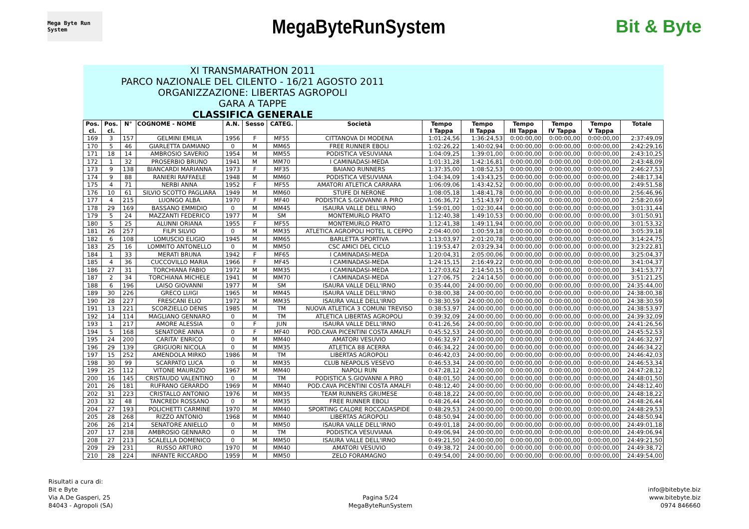Mega Byte Run System
MegaByteRunSystem Bit & Byte
| XI TRANSMARATHON 2011 PARCO NAZIONALE DEL CILENTO - 16/21 AGOSTO 2011 ORGANIZZAZIONE: LIBERTAS AGROPOLI GARA A TAPPE CLASSIFICA GENERALE | | | | | | | | | | | | | |
| Pos. cl. | Pos. cl. | N° | COGNOME - NOME | A.N. | Sesso | CATEG. | Società | Tempo I Tappa | Tempo II Tappa | Tempo III Tappa | Tempo IV Tappa | Tempo V Tappa | Totale |
| 169 | 3 | 157 | GELMINI EMILIA | 1956 | F | MF55 | CITTANOVA DI MODENA | 1:01:24,56 | 1:36:24,53 | 0:00:00,00 | 0:00:00,00 | 0:00:00,00 | 2:37:49,09 |
| 170 | 5 | 46 | GIARLETTA DAMIANO | 0 | M | MM65 | FREE RUNNER EBOLI | 1:02:26,22 | 1:40:02,94 | 0:00:00,00 | 0:00:00,00 | 0:00:00,00 | 2:42:29,16 |
| 171 | 18 | 14 | AMBROSIO SAVERIO | 1954 | M | MM55 | PODISTICA VESUVIANA | 1:04:09,25 | 1:39:01,00 | 0:00:00,00 | 0:00:00,00 | 0:00:00,00 | 2:43:10,25 |
| 172 | 1 | 32 | PROSERBIO BRUNO | 1941 | M | MM70 | I CAMINADASI-MEDA | 1:01:31,28 | 1:42:16,81 | 0:00:00,00 | 0:00:00,00 | 0:00:00,00 | 2:43:48,09 |
| 173 | 9 | 138 | BIANCARDI MARIANNA | 1973 | F | MF35 | BAIANO RUNNERS | 1:37:35,00 | 1:08:52,53 | 0:00:00,00 | 0:00:00,00 | 0:00:00,00 | 2:46:27,53 |
| 174 | 9 | 88 | RANIERI RAFFAELE | 1948 | M | MM60 | PODISTICA VESUVIANA | 1:04:34,09 | 1:43:43,25 | 0:00:00,00 | 0:00:00,00 | 0:00:00,00 | 2:48:17,34 |
| 175 | 4 | 71 | NERBI ANNA | 1952 | F | MF55 | AMATORI ATLETICA CARRARA | 1:06:09,06 | 1:43:42,52 | 0:00:00,00 | 0:00:00,00 | 0:00:00,00 | 2:49:51,58 |
| 176 | 10 | 61 | SILVIO SCOTTO PAGLIARA | 1949 | M | MM60 | STUFE DI NERONE | 1:08:05,18 | 1:48:41,78 | 0:00:00,00 | 0:00:00,00 | 0:00:00,00 | 2:56:46,96 |
| 177 | 4 | 215 | LUONGO ALBA | 1970 | F | MF40 | PODISTICA S.GIOVANNI A PIRO | 1:06:36,72 | 1:51:43,97 | 0:00:00,00 | 0:00:00,00 | 0:00:00,00 | 2:58:20,69 |
| 178 | 29 | 169 | BASSANO EMMIDIO | 0 | M | MM45 | ISAURA VALLE DELL'IRNO | 1:59:01,00 | 1:02:30,44 | 0:00:00,00 | 0:00:00,00 | 0:00:00,00 | 3:01:31,44 |
| 179 | 5 | 24 | MAZZANTI FEDERICO | 1977 | M | SM | MONTEMURLO PRATO | 1:12:40,38 | 1:49:10,53 | 0:00:00,00 | 0:00:00,00 | 0:00:00,00 | 3:01:50,91 |
| 180 | 5 | 25 | ALUNNI ORIANA | 1955 | F | MF55 | MONTEMURLO PRATO | 1:12:41,38 | 1:49:11,94 | 0:00:00,00 | 0:00:00,00 | 0:00:00,00 | 3:01:53,32 |
| 181 | 26 | 257 | FILPI SILVIO | 0 | M | MM35 | ATLETICA AGROPOLI HOTEL IL CEPPO | 2:04:40,00 | 1:00:59,18 | 0:00:00,00 | 0:00:00,00 | 0:00:00,00 | 3:05:39,18 |
| 182 | 6 | 108 | LOMUSCIO ELIGIO | 1945 | M | MM65 | BARLETTA SPORTIVA | 1:13:03,97 | 2:01:20,78 | 0:00:00,00 | 0:00:00,00 | 0:00:00,00 | 3:14:24,75 |
| 183 | 25 | 16 | LOMMITO ANTONELLO | 0 | M | MM50 | CSC AMICI DEL CICLO | 1:19:53,47 | 2:03:29,34 | 0:00:00,00 | 0:00:00,00 | 0:00:00,00 | 3:23:22,81 |
| 184 | 1 | 33 | MERATI BRUNA | 1942 | F | MF65 | I CAMINADASI-MEDA | 1:20:04,31 | 2:05:00,06 | 0:00:00,00 | 0:00:00,00 | 0:00:00,00 | 3:25:04,37 |
| 185 | 4 | 36 | CUCCOVILLO MARIA | 1966 | F | MF45 | I CAMINADASI-MEDA | 1:24:15,15 | 2:16:49,22 | 0:00:00,00 | 0:00:00,00 | 0:00:00,00 | 3:41:04,37 |
| 186 | 27 | 31 | TORCHIANA FABIO | 1972 | M | MM35 | I CAMINADASI-MEDA | 1:27:03,62 | 2:14:50,15 | 0:00:00,00 | 0:00:00,00 | 0:00:00,00 | 3:41:53,77 |
| 187 | 2 | 34 | TORCHIANA MICHELE | 1941 | M | MM70 | I CAMINADASI-MEDA | 1:27:06,75 | 2:24:14,50 | 0:00:00,00 | 0:00:00,00 | 0:00:00,00 | 3:51:21,25 |
| 188 | 6 | 196 | LAISO GIOVANNI | 1977 | M | SM | ISAURA VALLE DELL'IRNO | 0:35:44,00 | 24:00:00,00 | 0:00:00,00 | 0:00:00,00 | 0:00:00,00 | 24:35:44,00 |
| 189 | 30 | 226 | GRECO LUIGI | 1965 | M | MM45 | ISAURA VALLE DELL'IRNO | 0:38:00,38 | 24:00:00,00 | 0:00:00,00 | 0:00:00,00 | 0:00:00,00 | 24:38:00,38 |
| 190 | 28 | 227 | FRESCANI ELIO | 1972 | M | MM35 | ISAURA VALLE DELL'IRNO | 0:38:30,59 | 24:00:00,00 | 0:00:00,00 | 0:00:00,00 | 0:00:00,00 | 24:38:30,59 |
| 191 | 13 | 221 | SCORZIELLO DENIS | 1985 | M | TM | NUOVA ATLETICA 3 COMUNI TREVISO | 0:38:53,97 | 24:00:00,00 | 0:00:00,00 | 0:00:00,00 | 0:00:00,00 | 24:38:53,97 |
| 192 | 14 | 114 | MAGLIANO GENNARO | 0 | M | TM | ATLETICA LIBERTAS AGROPOLI | 0:39:32,09 | 24:00:00,00 | 0:00:00,00 | 0:00:00,00 | 0:00:00,00 | 24:39:32,09 |
| 193 | 1 | 217 | AMORE ALESSIA | 0 | F | JUN | ISAURA VALLE DELL'IRNO | 0:41:26,56 | 24:00:00,00 | 0:00:00,00 | 0:00:00,00 | 0:00:00,00 | 24:41:26,56 |
| 194 | 5 | 168 | SENATORE ANNA | 0 | F | MF40 | POD.CAVA PICENTINI COSTA AMALFI | 0:45:52,53 | 24:00:00,00 | 0:00:00,00 | 0:00:00,00 | 0:00:00,00 | 24:45:52,53 |
| 195 | 24 | 200 | CARITA' ENRICO | 0 | M | MM40 | AMATORI VESUVIO | 0:46:32,97 | 24:00:00,00 | 0:00:00,00 | 0:00:00,00 | 0:00:00,00 | 24:46:32,97 |
| 196 | 29 | 139 | GRIGUORI NICOLA | 0 | M | MM35 | ATLETICA 88 ACERRA | 0:46:34,22 | 24:00:00,00 | 0:00:00,00 | 0:00:00,00 | 0:00:00,00 | 24:46:34,22 |
| 197 | 15 | 252 | AMENDOLA MIRKO | 1986 | M | TM | LIBERTAS AGROPOLI | 0:46:42,03 | 24:00:00,00 | 0:00:00,00 | 0:00:00,00 | 0:00:00,00 | 24:46:42,03 |
| 198 | 30 | 99 | SCARPATO LUCA | 0 | M | MM35 | CLUB NEAPOLIS VESEVO | 0:46:53,34 | 24:00:00,00 | 0:00:00,00 | 0:00:00,00 | 0:00:00,00 | 24:46:53,34 |
| 199 | 25 | 112 | VITONE MAURIZIO | 1967 | M | MM40 | NAPOLI RUN | 0:47:28,12 | 24:00:00,00 | 0:00:00,00 | 0:00:00,00 | 0:00:00,00 | 24:47:28,12 |
| 200 | 16 | 145 | CRISTAUDO VALENTINO | 0 | M | TM | PODISTICA S.GIOVANNI A PIRO | 0:48:01,50 | 24:00:00,00 | 0:00:00,00 | 0:00:00,00 | 0:00:00,00 | 24:48:01,50 |
| 201 | 26 | 181 | RUFRANO GERARDO | 1969 | M | MM40 | POD.CAVA PICENTINI COSTA AMALFI | 0:48:12,40 | 24:00:00,00 | 0:00:00,00 | 0:00:00,00 | 0:00:00,00 | 24:48:12,40 |
| 202 | 31 | 223 | CRISTALLO ANTONIO | 1976 | M | MM35 | TEAM RUNNERS GRUMESE | 0:48:18,22 | 24:00:00,00 | 0:00:00,00 | 0:00:00,00 | 0:00:00,00 | 24:48:18,22 |
| 203 | 32 | 48 | TANCREDI ROSSANO | 0 | M | MM35 | FREE RUNNER EBOLI | 0:48:26,44 | 24:00:00,00 | 0:00:00,00 | 0:00:00,00 | 0:00:00,00 | 24:48:26,44 |
| 204 | 27 | 193 | POLICHETTI CARMINE | 1970 | M | MM40 | SPORTING CALORE ROCCADASPIDE | 0:48:29,53 | 24:00:00,00 | 0:00:00,00 | 0:00:00,00 | 0:00:00,00 | 24:48:29,53 |
| 205 | 28 | 268 | RIZZO ANTONIO | 1968 | M | MM40 | LIBERTAS AGROPOLI | 0:48:50,94 | 24:00:00,00 | 0:00:00,00 | 0:00:00,00 | 0:00:00,00 | 24:48:50,94 |
| 206 | 26 | 214 | SENATORE ANIELLO | 0 | M | MM50 | ISAURA VALLE DELL'IRNO | 0:49:01,18 | 24:00:00,00 | 0:00:00,00 | 0:00:00,00 | 0:00:00,00 | 24:49:01,18 |
| 207 | 17 | 238 | AMBROSIO GENNARO | 0 | M | TM | PODISTICA VESUVIANA | 0:49:06,94 | 24:00:00,00 | 0:00:00,00 | 0:00:00,00 | 0:00:00,00 | 24:49:06,94 |
| 208 | 27 | 213 | SCALELLA DOMENICO | 0 | M | MM50 | ISAURA VALLE DELL'IRNO | 0:49:21,50 | 24:00:00,00 | 0:00:00,00 | 0:00:00,00 | 0:00:00,00 | 24:49:21,50 |
| 209 | 29 | 231 | RUSSO ARTURO | 1970 | M | MM40 | AMATORI VESUVIO | 0:49:38,72 | 24:00:00,00 | 0:00:00,00 | 0:00:00,00 | 0:00:00,00 | 24:49:38,72 |
| 210 | 28 | 224 | INFANTE RICCARDO | 1959 | M | MM50 | ZELO FORAMAGNO | 0:49:54,00 | 24:00:00,00 | 0:00:00,00 | 0:00:00,00 | 0:00:00,00 | 24:49:54,00 |
Risultati a cura di:
Bit e Byte
Via A.De Gasperi, 25
84043 - Agropoli (SA)
Pagina 5/24
MegaByteRunSystem
info@bitebyte.biz
www.bitebyte.biz
0974 846660